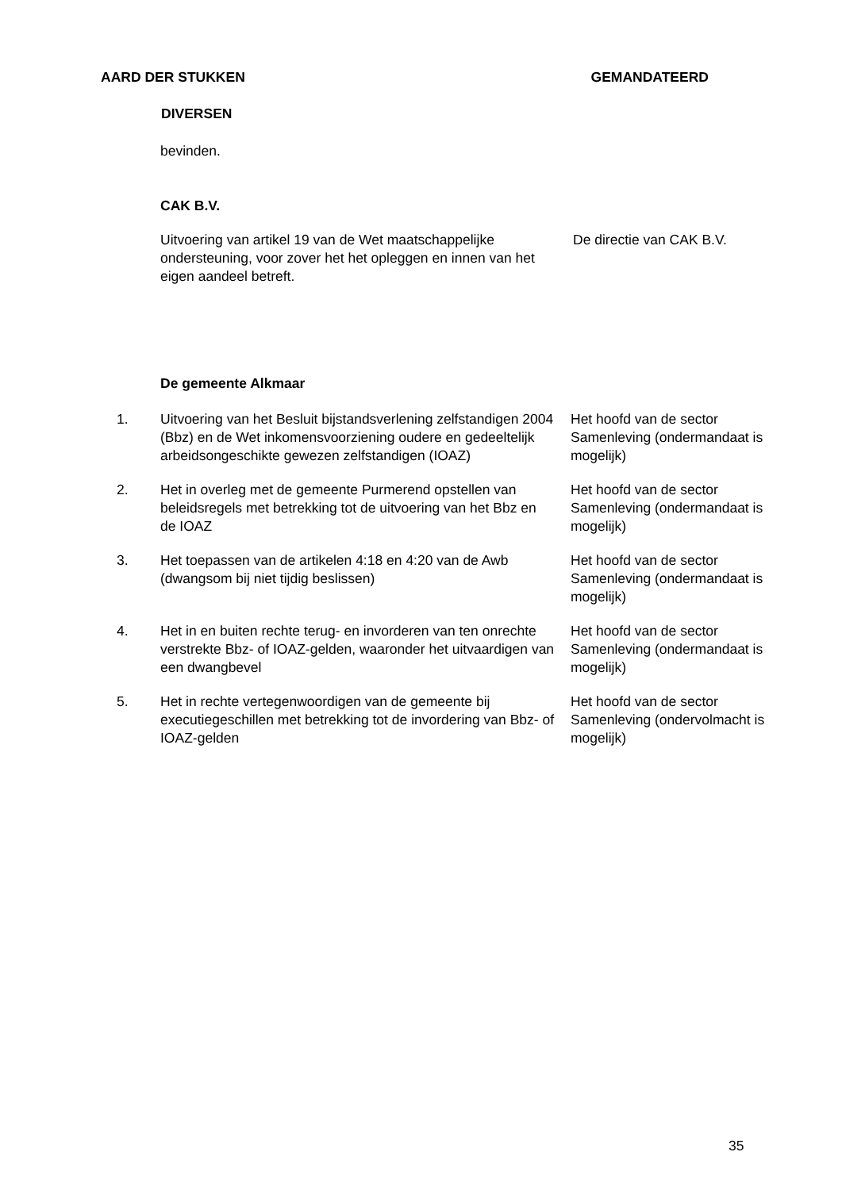AARD DER STUKKEN GEMANDATEERD
DIVERSEN
bevinden.
CAK B.V.
Uitvoering van artikel 19 van de Wet maatschappelijke ondersteuning, voor zover het het opleggen en innen van het eigen aandeel betreft.
De directie van CAK B.V.
De gemeente Alkmaar
1. Uitvoering van het Besluit bijstandsverlening zelfstandigen 2004 (Bbz) en de Wet inkomensvoorziening oudere en gedeeltelijk arbeidsongeschikte gewezen zelfstandigen (IOAZ)
Het hoofd van de sector Samenleving (ondermandaat is mogelijk)
2. Het in overleg met de gemeente Purmerend opstellen van beleidsregels met betrekking tot de uitvoering van het Bbz en de IOAZ
Het hoofd van de sector Samenleving (ondermandaat is mogelijk)
3. Het toepassen van de artikelen 4:18 en 4:20 van de Awb (dwangsom bij niet tijdig beslissen)
Het hoofd van de sector Samenleving (ondermandaat is mogelijk)
4. Het in en buiten rechte terug- en invorderen van ten onrechte verstrekte Bbz- of IOAZ-gelden, waaronder het uitvaardigen van een dwangbevel
Het hoofd van de sector Samenleving (ondermandaat is mogelijk)
5. Het in rechte vertegenwoordigen van de gemeente bij executiegeschillen met betrekking tot de invordering van Bbz- of IOAZ-gelden
Het hoofd van de sector Samenleving (ondervolmacht is mogelijk)
35